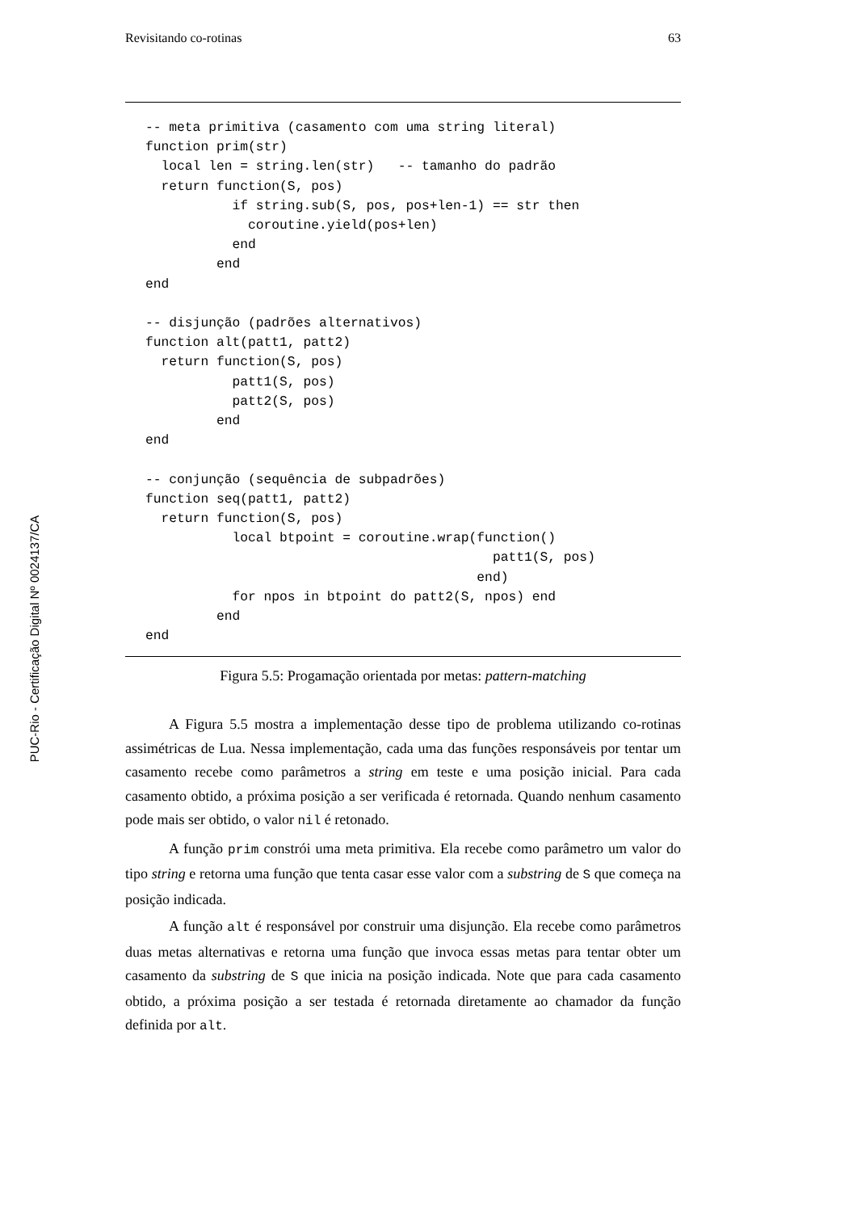Revisitando co-rotinas 63
-- meta primitiva (casamento com uma string literal)
function prim(str)
  local len = string.len(str)   -- tamanho do padrão
  return function(S, pos)
           if string.sub(S, pos, pos+len-1) == str then
             coroutine.yield(pos+len)
           end
         end
end

-- disjunção (padrões alternativos)
function alt(patt1, patt2)
  return function(S, pos)
           patt1(S, pos)
           patt2(S, pos)
         end
end

-- conjunção (sequência de subpadrões)
function seq(patt1, patt2)
  return function(S, pos)
           local btpoint = coroutine.wrap(function()
                                            patt1(S, pos)
                                          end)
           for npos in btpoint do patt2(S, npos) end
         end
end
Figura 5.5: Progamação orientada por metas: pattern-matching
PUC-Rio - Certificação Digital Nº 0024137/CA
A Figura 5.5 mostra a implementação desse tipo de problema utilizando co-rotinas assimétricas de Lua. Nessa implementação, cada uma das funções responsáveis por tentar um casamento recebe como parâmetros a string em teste e uma posição inicial. Para cada casamento obtido, a próxima posição a ser verificada é retornada. Quando nenhum casamento pode mais ser obtido, o valor nil é retonado.
A função prim constrói uma meta primitiva. Ela recebe como parâmetro um valor do tipo string e retorna uma função que tenta casar esse valor com a substring de S que começa na posição indicada.
A função alt é responsável por construir uma disjunção. Ela recebe como parâmetros duas metas alternativas e retorna uma função que invoca essas metas para tentar obter um casamento da substring de S que inicia na posição indicada. Note que para cada casamento obtido, a próxima posição a ser testada é retornada diretamente ao chamador da função definida por alt.